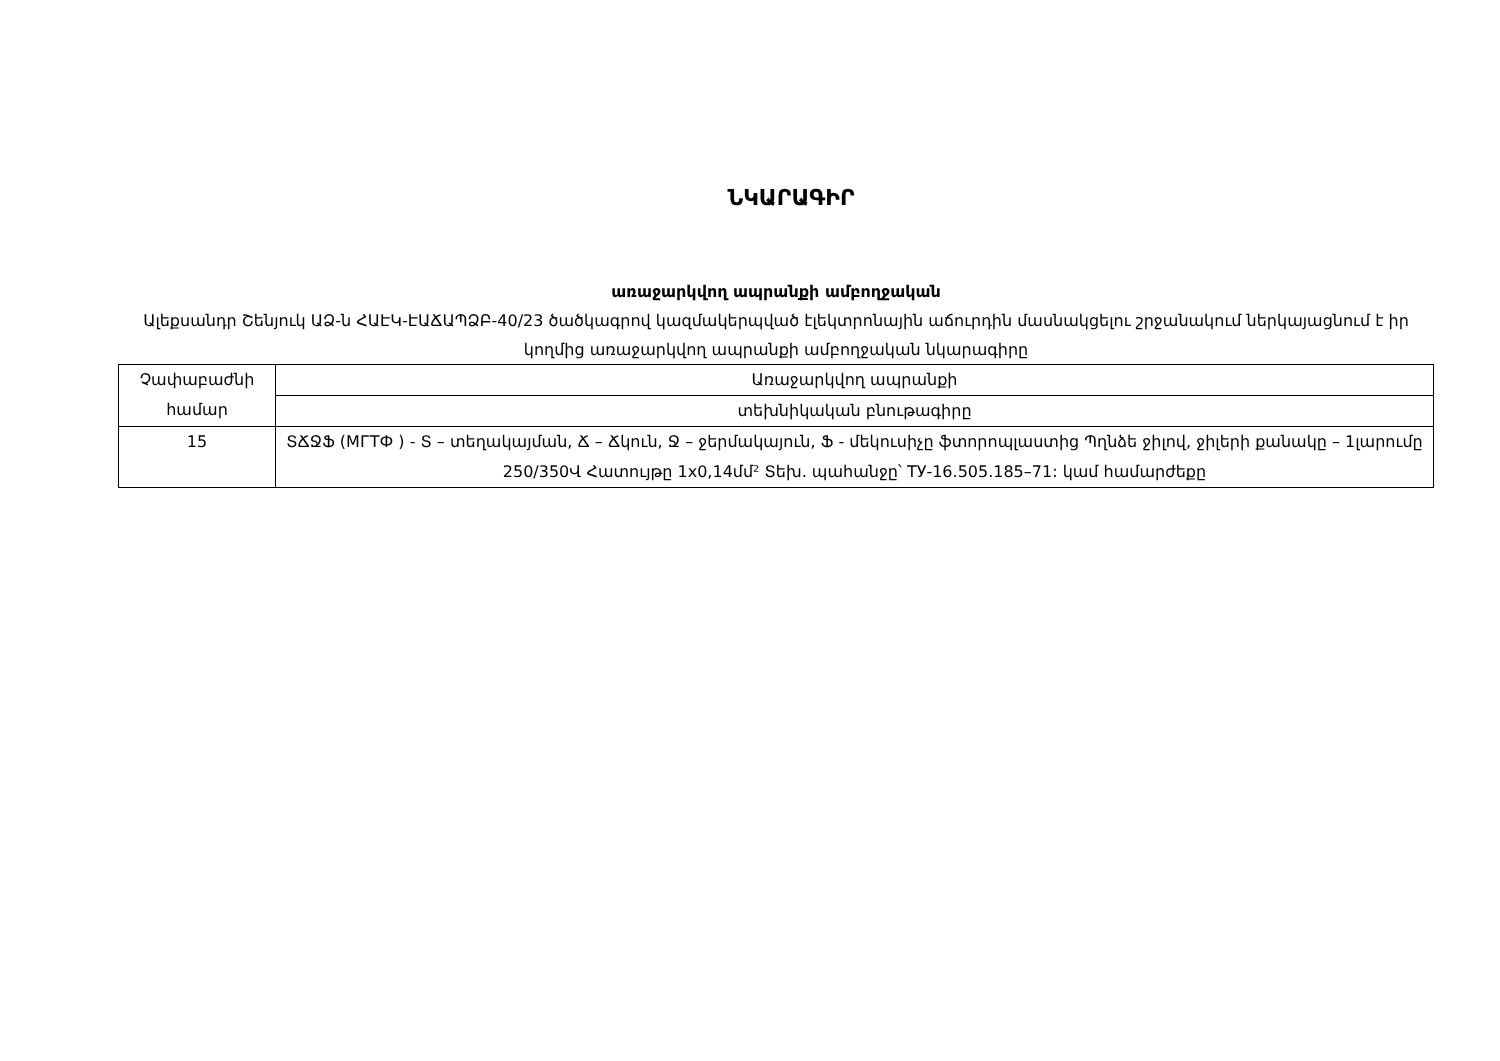ՆԿԱՐԱԳԻՐ
առաջարկվող ապրանքի ամբողջական
Ալեքսանդր Շենյուկ ԱՁ-ն ՀԱԷԿ-ԷԱՃԱՊՁԲ-40/23 ծածկագրով կազմակերպված էլեկտրոնային աճուրդին մասնակցելու շրջանակում ներկայացնում է իր կողմից առաջարկվող ապրանքի ամբողջական նկարագիրը
| Չափաբաժնի համար | Առաջարկվող ապրանքի |
| | տեխնիկական բնութագիրը |
| 15 | ՏՃՋՖ (МГТФ ) - Տ – տեղակայման, Ճ – Ճկուն, Ջ – ջերմակայուն, Ֆ - մեկուսիչը ֆտորոպլաստից Պղնձե ջիլով, ջիլերի քանակը – 1լարումը 250/350Վ Հատույթը 1x0,14մմ² Տեխ. պահանջը՝ ТУ-16.505.185–71: կամ համարժեքը |